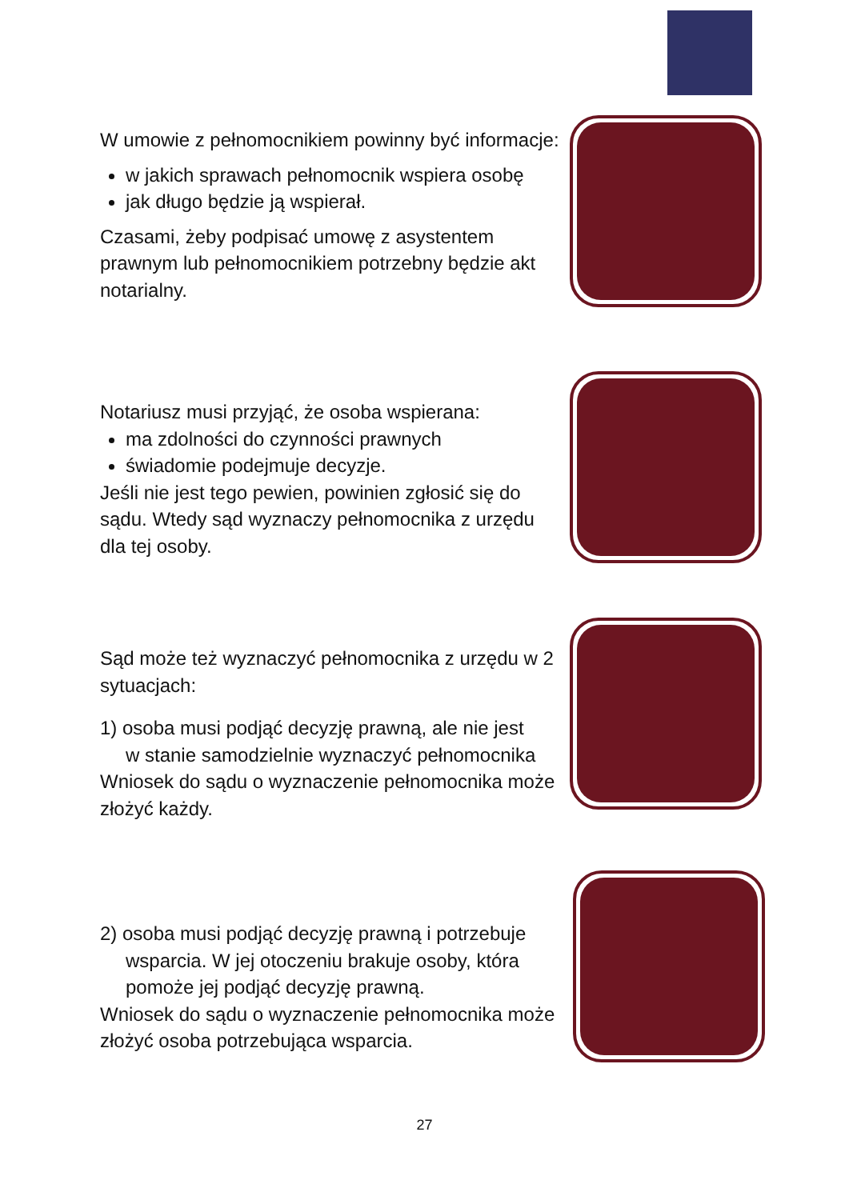W umowie z pełnomocnikiem powinny być informacje:
w jakich sprawach pełnomocnik wspiera osobę
jak długo będzie ją wspierał.
Czasami, żeby podpisać umowę z asystentem prawnym lub pełnomocnikiem potrzebny będzie akt notarialny.
Notariusz musi przyjąć, że osoba wspierana:
ma zdolności do czynności prawnych
świadomie podejmuje decyzje.
Jeśli nie jest tego pewien, powinien zgłosić się do sądu. Wtedy sąd wyznaczy pełnomocnika z urzędu dla tej osoby.
Sąd może też wyznaczyć pełnomocnika z urzędu w 2 sytuacjach:
1) osoba musi podjąć decyzję prawną, ale nie jest
w stanie samodzielnie wyznaczyć pełnomocnika
Wniosek do sądu o wyznaczenie pełnomocnika może złożyć każdy.
2) osoba musi podjąć decyzję prawną i potrzebuje
wsparcia. W jej otoczeniu brakuje osoby, która pomoże jej podjąć decyzję prawną.
Wniosek do sądu o wyznaczenie pełnomocnika może złożyć osoba potrzebująca wsparcia.
27